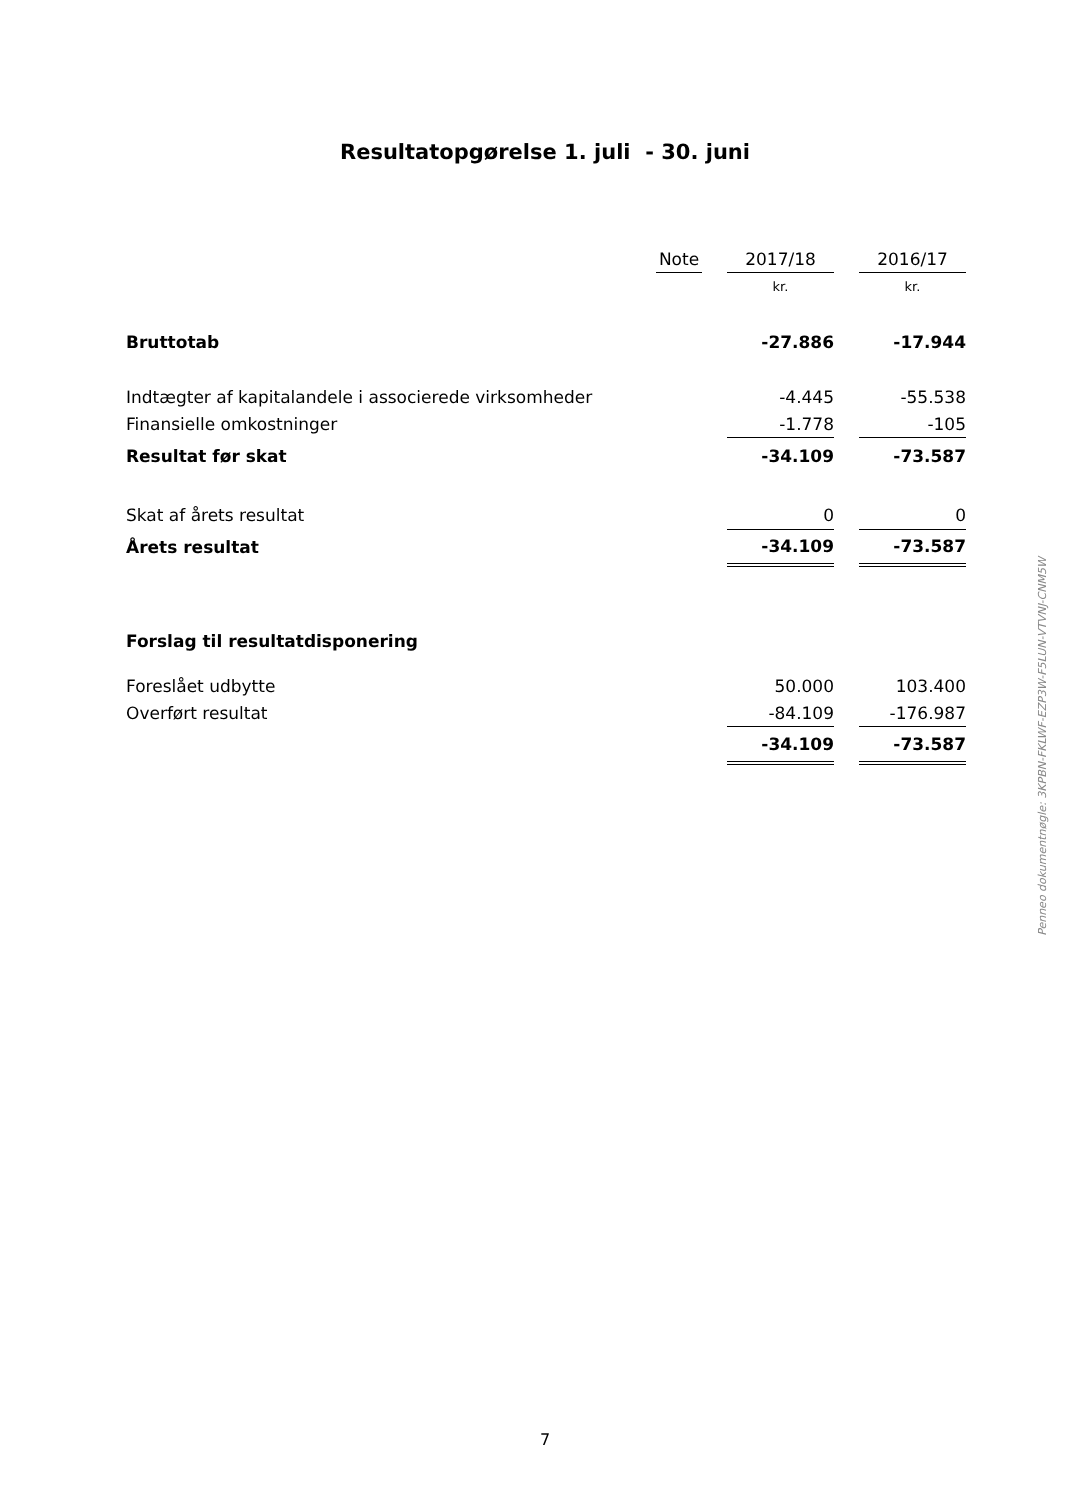Resultatopgørelse 1. juli - 30. juni
| | Note | | 2017/18 | | 2016/17 |
| --- | --- | --- | --- | --- | --- |
| | | | kr. | | kr. |
| Bruttotab | | | -27.886 | | -17.944 |
| Indtægter af kapitalandele i associerede virksomheder | | | -4.445 | | -55.538 |
| Finansielle omkostninger | | | -1.778 | | -105 |
| Resultat før skat | | | -34.109 | | -73.587 |
| Skat af årets resultat | | | 0 | | 0 |
| Årets resultat | | | -34.109 | | -73.587 |
| Forslag til resultatdisponering | | | | | |
| Foreslået udbytte | | | 50.000 | | 103.400 |
| Overført resultat | | | -84.109 | | -176.987 |
| | | | -34.109 | | -73.587 |
Penneo dokumentnøgle: 3KPBN-FKLWF-EZP3W-F5LUN-VTVNJ-CNM5W
7